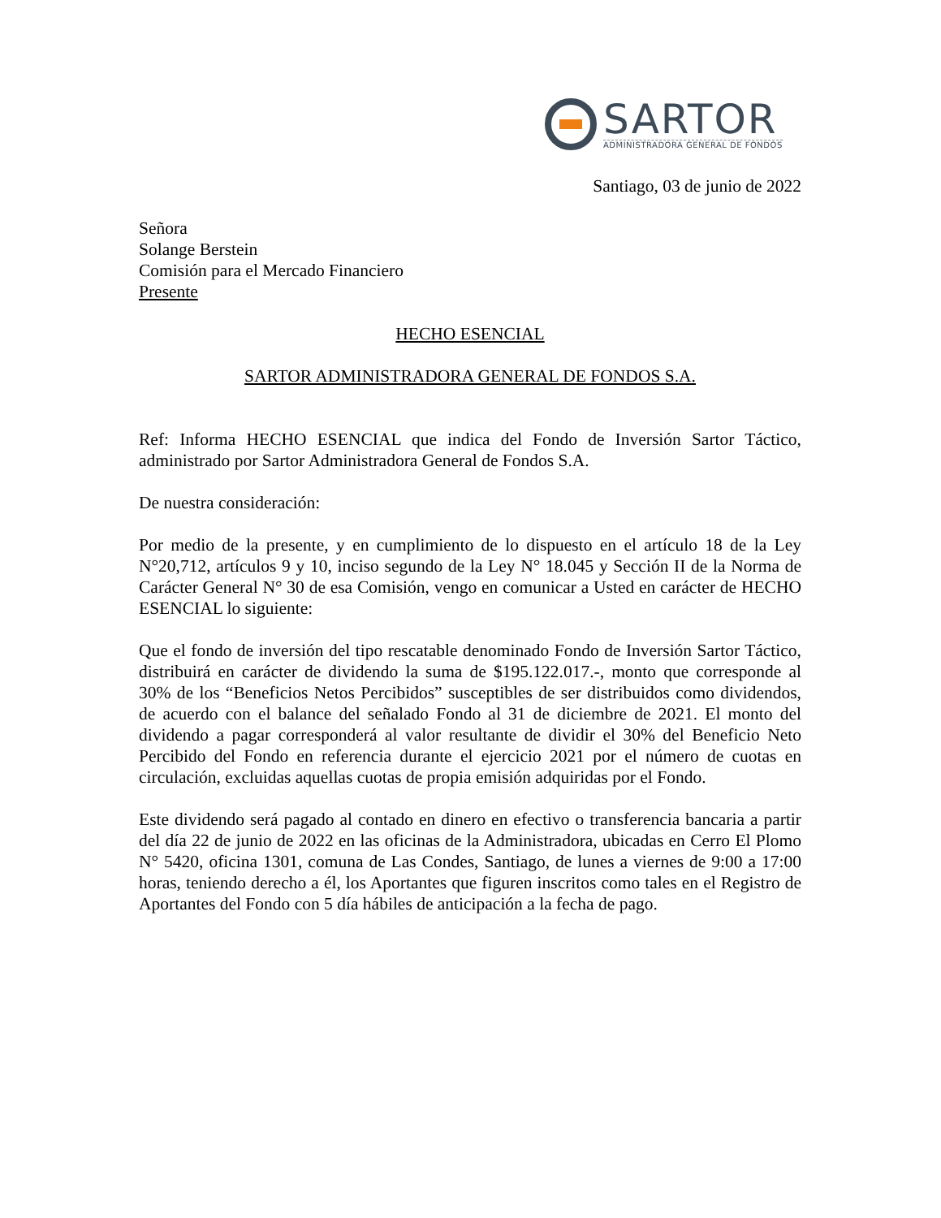SARTOR
ADMINISTRADORA GENERAL DE FONDOS
Santiago, 03 de junio de 2022
Señora
Solange Berstein
Comisión para el Mercado Financiero
Presente
HECHO ESENCIAL
SARTOR ADMINISTRADORA GENERAL DE FONDOS S.A.
Ref: Informa HECHO ESENCIAL que indica del Fondo de Inversión Sartor Táctico, administrado por Sartor Administradora General de Fondos S.A.
De nuestra consideración:
Por medio de la presente, y en cumplimiento de lo dispuesto en el artículo 18 de la Ley N°20,712, artículos 9 y 10, inciso segundo de la Ley N° 18.045 y Sección II de la Norma de Carácter General N° 30 de esa Comisión, vengo en comunicar a Usted en carácter de HECHO ESENCIAL lo siguiente:
Que el fondo de inversión del tipo rescatable denominado Fondo de Inversión Sartor Táctico, distribuirá en carácter de dividendo la suma de $195.122.017.-, monto que corresponde al 30% de los “Beneficios Netos Percibidos” susceptibles de ser distribuidos como dividendos, de acuerdo con el balance del señalado Fondo al 31 de diciembre de 2021. El monto del dividendo a pagar corresponderá al valor resultante de dividir el 30% del Beneficio Neto Percibido del Fondo en referencia durante el ejercicio 2021 por el número de cuotas en circulación, excluidas aquellas cuotas de propia emisión adquiridas por el Fondo.
Este dividendo será pagado al contado en dinero en efectivo o transferencia bancaria a partir del día 22 de junio de 2022 en las oficinas de la Administradora, ubicadas en Cerro El Plomo N° 5420, oficina 1301, comuna de Las Condes, Santiago, de lunes a viernes de 9:00 a 17:00 horas, teniendo derecho a él, los Aportantes que figuren inscritos como tales en el Registro de Aportantes del Fondo con 5 día hábiles de anticipación a la fecha de pago.